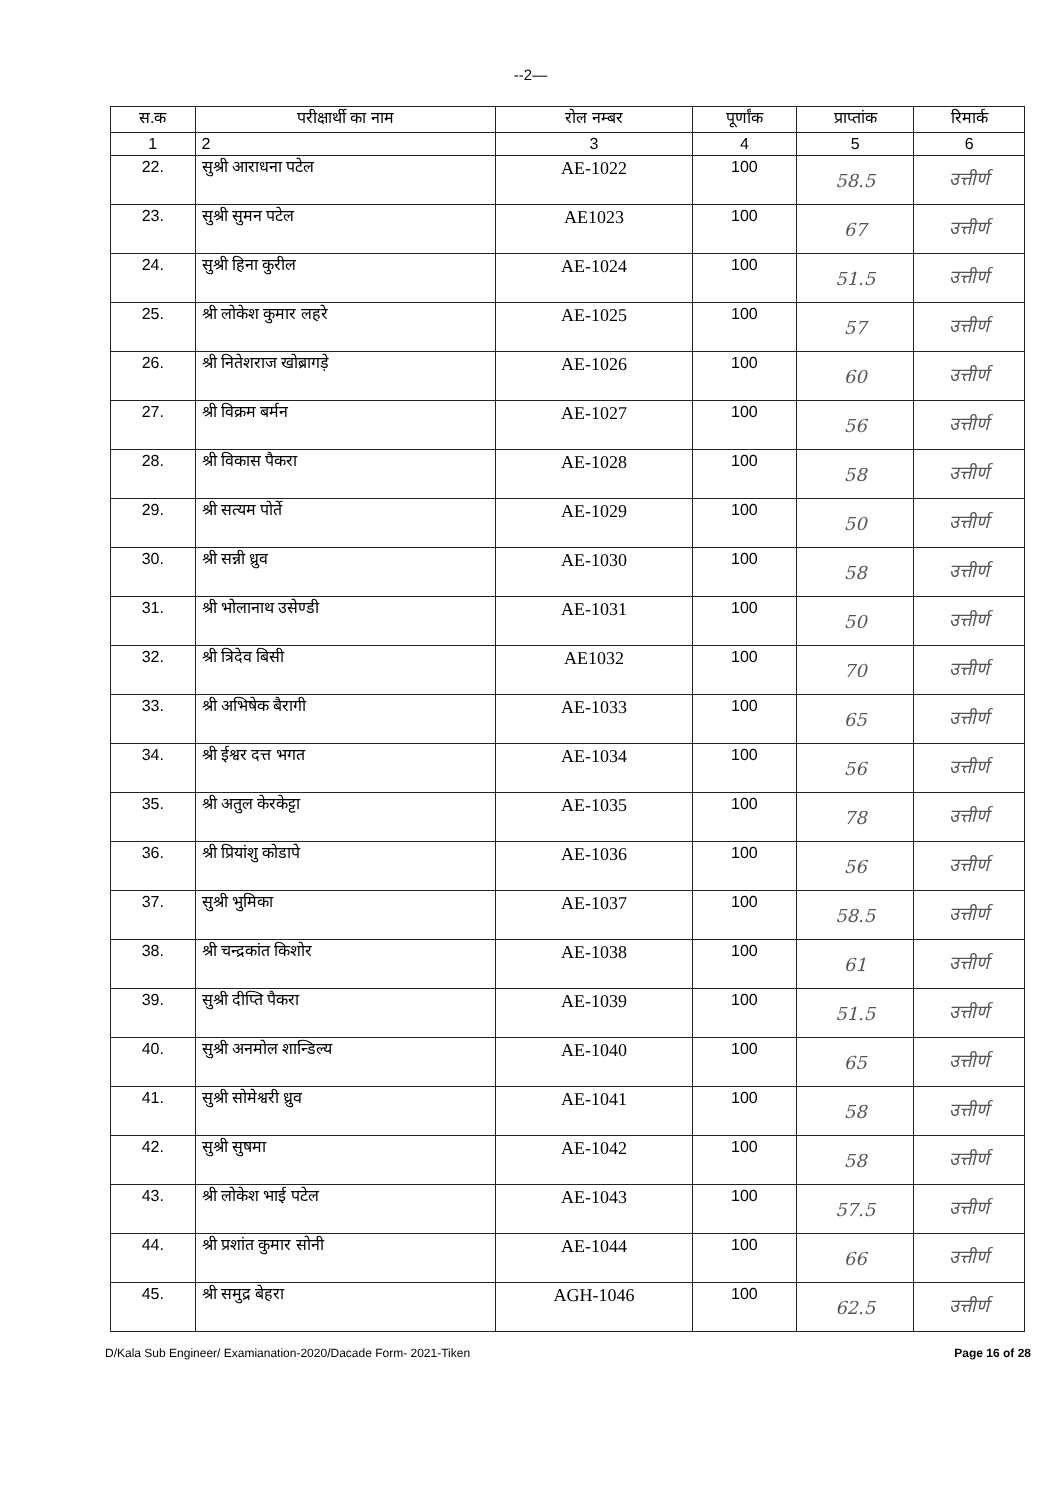--2—
| स.क | परीक्षार्थी का नाम | रोल नम्बर | पूर्णांक | प्राप्तांक | रिमार्क |
| --- | --- | --- | --- | --- | --- |
| 1 | 2 | 3 | 4 | 5 | 6 |
| 22. | सुश्री आराधना पटेल | AE-1022 | 100 | 58.5 | उत्तीर्ण |
| 23. | सुश्री सुमन पटेल | AE1023 | 100 | 67 | उत्तीर्ण |
| 24. | सुश्री हिना कुरील | AE-1024 | 100 | 51.5 | उत्तीर्ण |
| 25. | श्री लोकेश कुमार लहरे | AE-1025 | 100 | 57 | उत्तीर्ण |
| 26. | श्री नितेशराज खोब्रागड़े | AE-1026 | 100 | 60 | उत्तीर्ण |
| 27. | श्री विक्रम बर्मन | AE-1027 | 100 | 56 | उत्तीर्ण |
| 28. | श्री विकास पैकरा | AE-1028 | 100 | 58 | उत्तीर्ण |
| 29. | श्री सत्यम पोर्ते | AE-1029 | 100 | 50 | उत्तीर्ण |
| 30. | श्री सन्नी ध्रुव | AE-1030 | 100 | 58 | उत्तीर्ण |
| 31. | श्री भोलानाथ उसेण्डी | AE-1031 | 100 | 50 | उत्तीर्ण |
| 32. | श्री त्रिदेव बिसी | AE1032 | 100 | 70 | उत्तीर्ण |
| 33. | श्री अभिषेक बैरागी | AE-1033 | 100 | 65 | उत्तीर्ण |
| 34. | श्री ईश्वर दत्त भगत | AE-1034 | 100 | 56 | उत्तीर्ण |
| 35. | श्री अतुल केरकेट्टा | AE-1035 | 100 | 78 | उत्तीर्ण |
| 36. | श्री प्रियांशु कोडापे | AE-1036 | 100 | 56 | उत्तीर्ण |
| 37. | सुश्री भुमिका | AE-1037 | 100 | 58.5 | उत्तीर्ण |
| 38. | श्री चन्द्रकांत किशोर | AE-1038 | 100 | 61 | उत्तीर्ण |
| 39. | सुश्री दीप्ति पैकरा | AE-1039 | 100 | 51.5 | उत्तीर्ण |
| 40. | सुश्री अनमोल शान्डिल्य | AE-1040 | 100 | 65 | उत्तीर्ण |
| 41. | सुश्री सोमेश्वरी ध्रुव | AE-1041 | 100 | 58 | उत्तीर्ण |
| 42. | सुश्री सुषमा | AE-1042 | 100 | 58 | उत्तीर्ण |
| 43. | श्री लोकेश भाई पटेल | AE-1043 | 100 | 57.5 | उत्तीर्ण |
| 44. | श्री प्रशांत कुमार सोनी | AE-1044 | 100 | 66 | उत्तीर्ण |
| 45. | श्री समुद्र बेहरा | AGH-1046 | 100 | 62.5 | उत्तीर्ण |
D/Kala Sub Engineer/ Examianation-2020/Dacade Form- 2021-Tiken Page 16 of 28